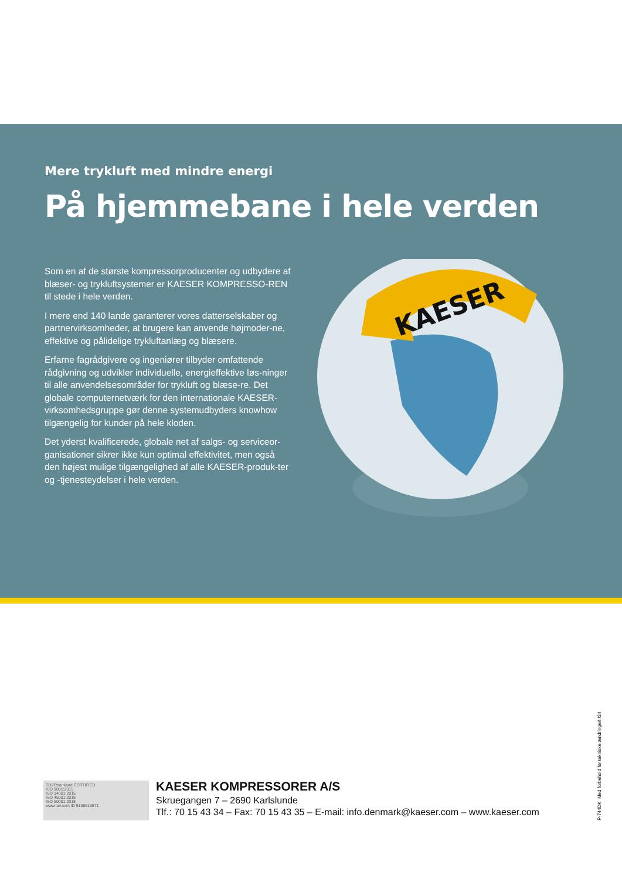Mere trykluft med mindre energi
På hjemmebane i hele verden
Som en af de største kompressorproducenter og udbydere af blæser- og trykluftsystemer er KAESER KOMPRESSO-REN til stede i hele verden.
I mere end 140 lande garanterer vores datterselskaber og partnervirksomheder, at brugere kan anvende højmoder-ne, effektive og pålidelige trykluftanlæg og blæsere.
Erfarne fagrådgivere og ingeniører tilbyder omfattende rådgivning og udvikler individuelle, energieffektive løs-ninger til alle anvendelsesområder for trykluft og blæse-re. Det globale computernetværk for den internationale KAESER-virksomhedsgruppe gør denne systemudbyders knowhow tilgængelig for kunder på hele kloden.
Det yderst kvalificerede, globale net af salgs- og serviceor-ganisationer sikrer ikke kun optimal effektivitet, men også den højest mulige tilgængelighed af alle KAESER-produk-ter og -tjenesteydelser i hele verden.
KAESER
TÜVRheinland CERTIFIED
ISO 9001:2015
ISO 14001:2015
ISO 45001:2018
ISO 50001:2018
www.tuv.com ID 9108616671
KAESER KOMPRESSORER A/S
Skruegangen 7 – 2690 Karlslunde
Tlf.: 70 15 43 34 – Fax: 70 15 43 35 – E-mail: info.denmark@kaeser.com – www.kaeser.com
P-744DK Med forbehold for tekniske ændringer! /24